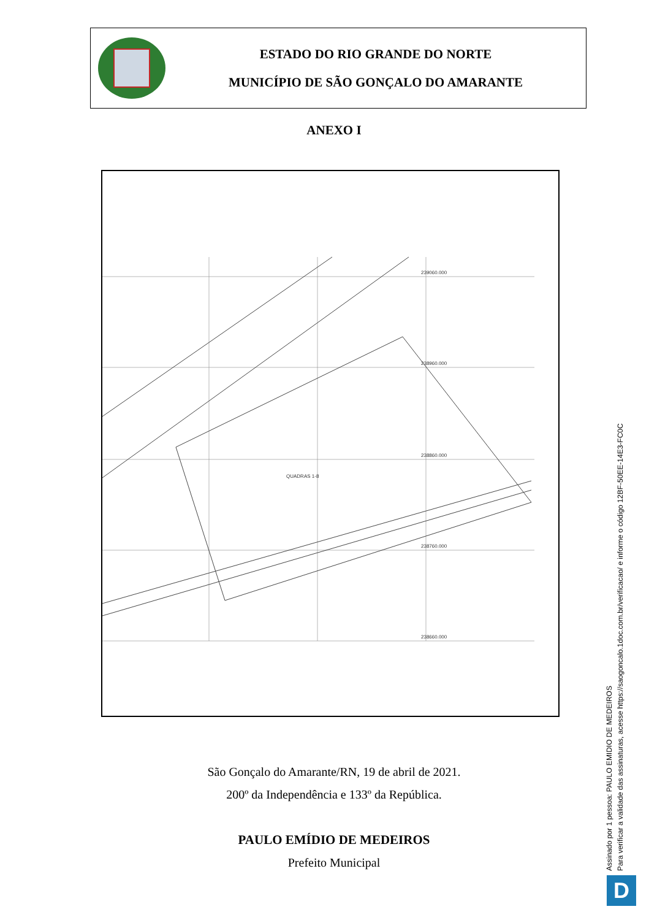ESTADO DO RIO GRANDE DO NORTE
MUNICÍPIO DE SÃO GONÇALO DO AMARANTE
ANEXO I
239060.000
238960.000
238860.000
238760.000
238660.000
QUADRAS 1-8
São Gonçalo do Amarante/RN, 19 de abril de 2021.
200º da Independência e 133º da República.
PAULO EMÍDIO DE MEDEIROS
Prefeito Municipal
Assinado por 1 pessoa: PAULO EMIDIO DE MEDEIROS
Para verificar a validade das assinaturas, acesse https://saogoncalo.1doc.com.br/verificacao/ e informe o código 12BF-50EE-14E3-FC0C
D